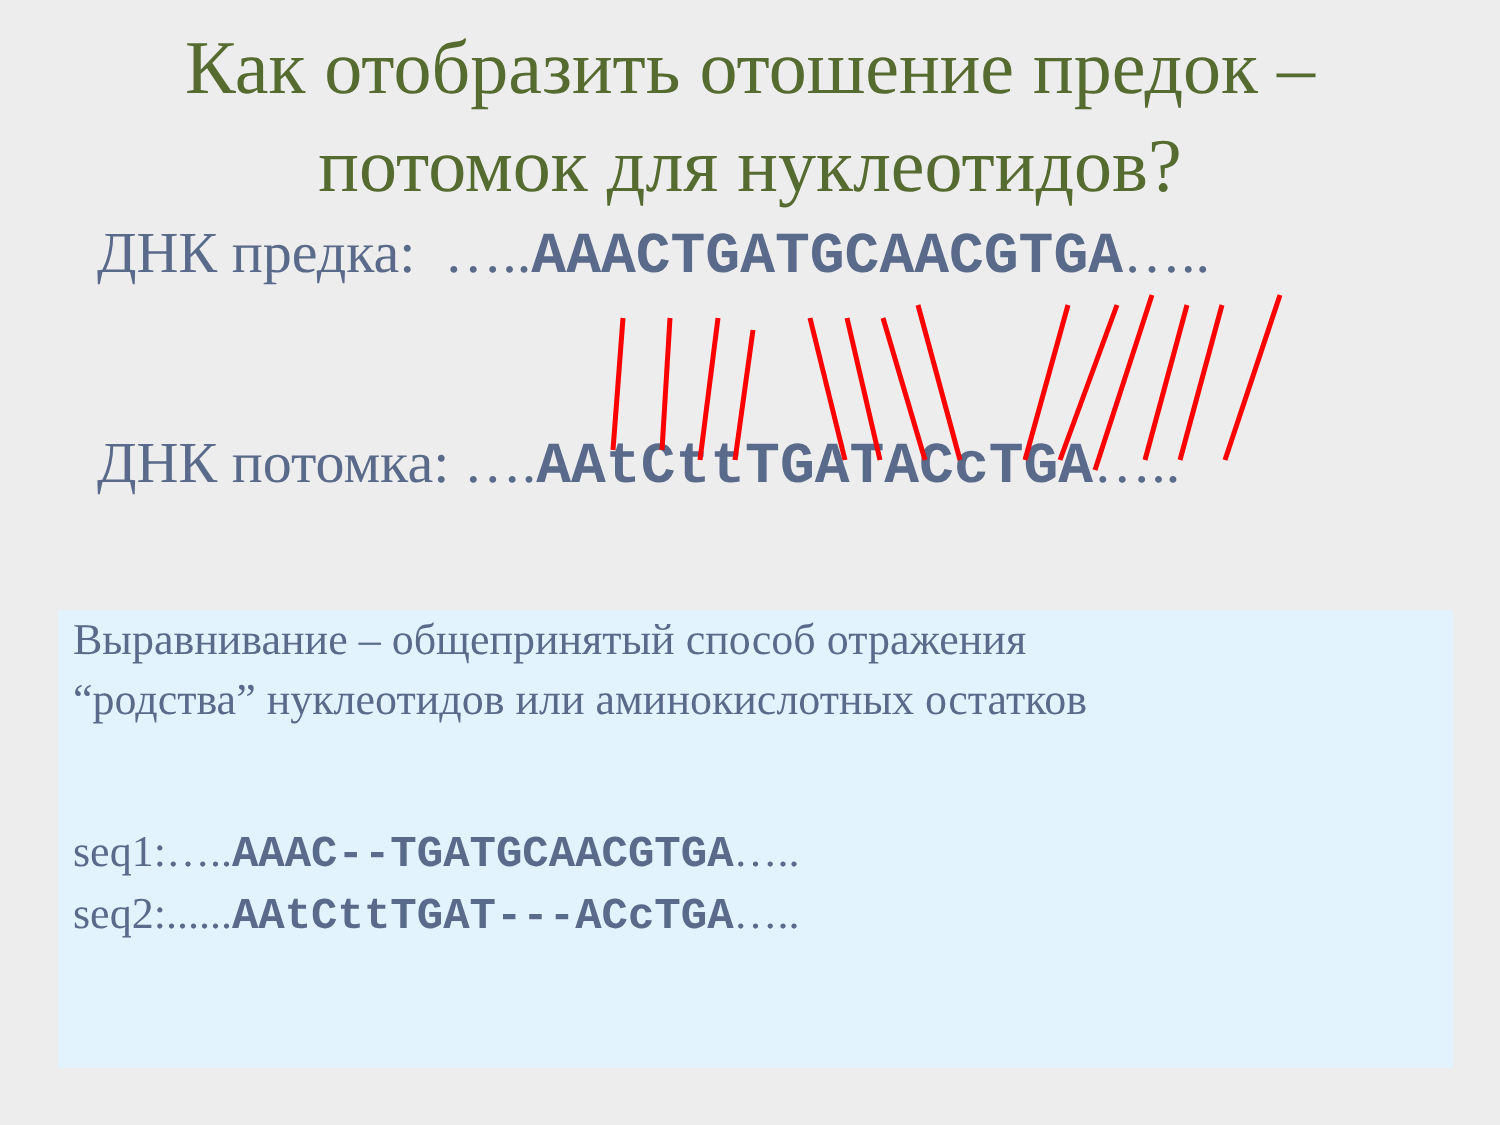Как отобразить отошение предок –
потомок для нуклеотидов?
ДНК предка: …..AAACTGATGCAACGTGA…..
ДНК потомка: ….AAtCttTGATACcTGA…..
Выравнивание – общепринятый способ отражения
“родства” нуклеотидов или аминокислотных остатков
seq1:…..AAAC--TGATGCAACGTGA…..
seq2:......AAtCttTGAT---ACcTGA…..